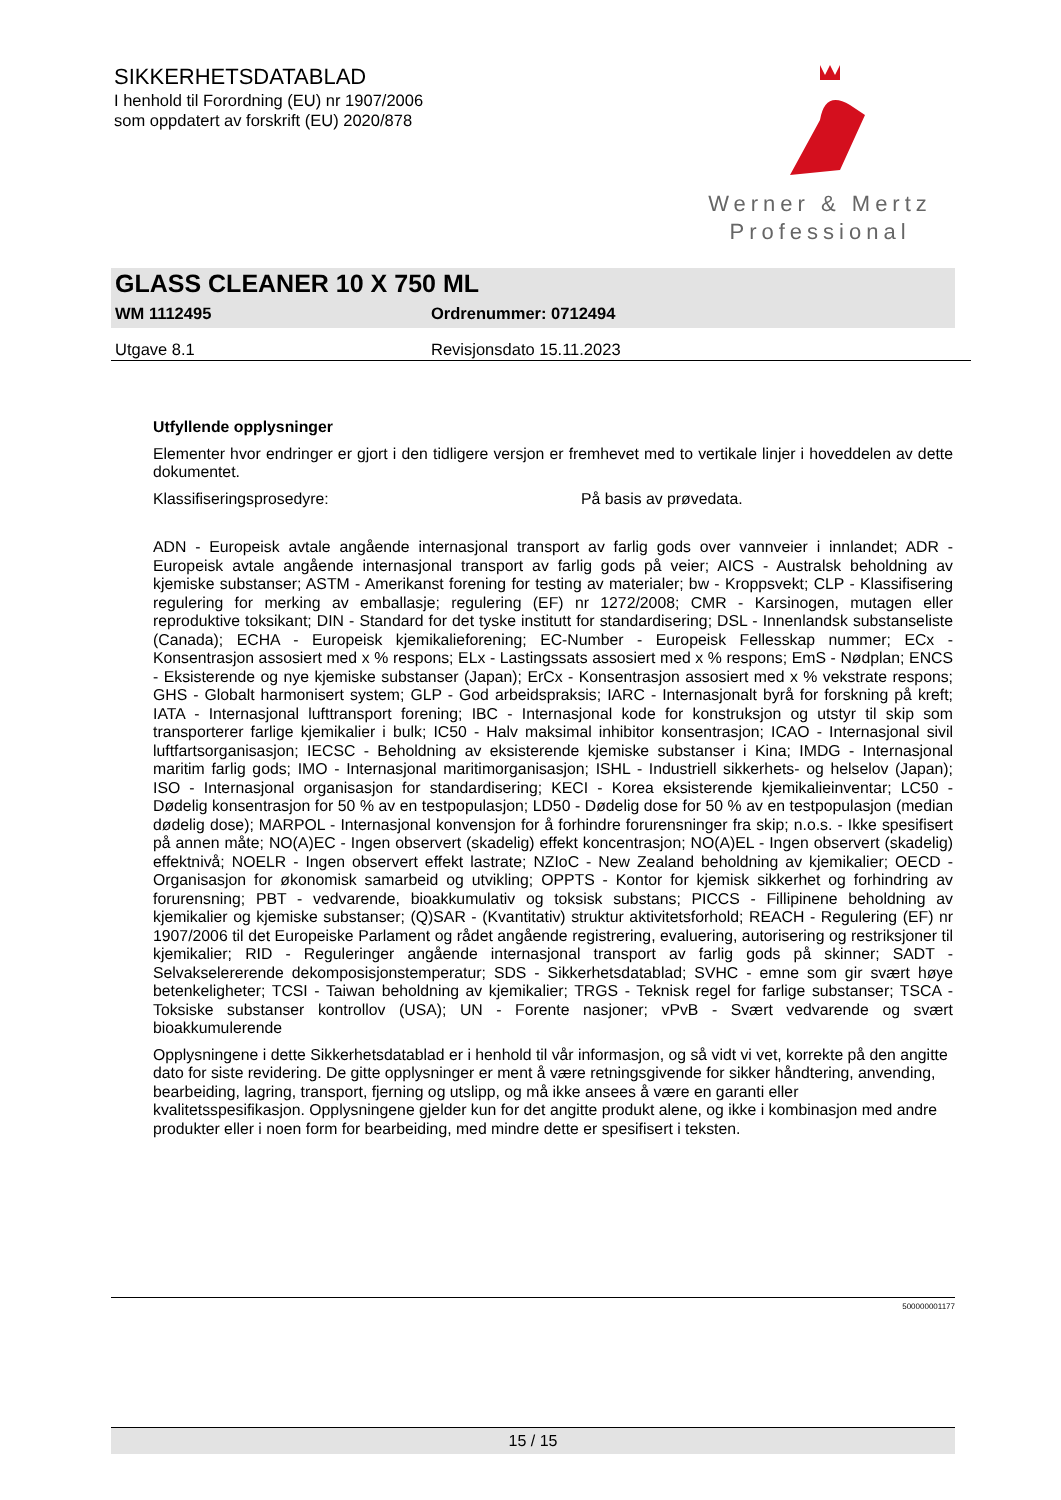SIKKERHETSDATABLAD
I henhold til Forordning (EU) nr 1907/2006
som oppdatert av forskrift (EU) 2020/878
Werner & Mertz
Professional
GLASS CLEANER 10 X 750 ML
WM 1112495 Ordrenummer: 0712494
Utgave 8.1 Revisjonsdato 15.11.2023
Utfyllende opplysninger
Elementer hvor endringer er gjort i den tidligere versjon er fremhevet med to vertikale linjer i hoveddelen av dette dokumentet.
Klassifiseringsprosedyre: På basis av prøvedata.
ADN - Europeisk avtale angående internasjonal transport av farlig gods over vannveier i innlandet; ADR - Europeisk avtale angående internasjonal transport av farlig gods på veier; AICS - Australsk beholdning av kjemiske substanser; ASTM - Amerikanst forening for testing av materialer; bw - Kroppsvekt; CLP - Klassifisering regulering for merking av emballasje; regulering (EF) nr 1272/2008; CMR - Karsinogen, mutagen eller reproduktive toksikant; DIN - Standard for det tyske institutt for standardisering; DSL - Innenlandsk substanseliste (Canada); ECHA - Europeisk kjemikalieforening; EC-Number - Europeisk Fellesskap nummer; ECx - Konsentrasjon assosiert med x % respons; ELx - Lastingssats assosiert med x % respons; EmS - Nødplan; ENCS - Eksisterende og nye kjemiske substanser (Japan); ErCx - Konsentrasjon assosiert med x % vekstrate respons; GHS - Globalt harmonisert system; GLP - God arbeidspraksis; IARC - Internasjonalt byrå for forskning på kreft; IATA - Internasjonal lufttransport forening; IBC - Internasjonal kode for konstruksjon og utstyr til skip som transporterer farlige kjemikalier i bulk; IC50 - Halv maksimal inhibitor konsentrasjon; ICAO - Internasjonal sivil luftfartsorganisasjon; IECSC - Beholdning av eksisterende kjemiske substanser i Kina; IMDG - Internasjonal maritim farlig gods; IMO - Internasjonal maritimorganisasjon; ISHL - Industriell sikkerhets- og helselov (Japan); ISO - Internasjonal organisasjon for standardisering; KECI - Korea eksisterende kjemikalieinventar; LC50 - Dødelig konsentrasjon for 50 % av en testpopulasjon; LD50 - Dødelig dose for 50 % av en testpopulasjon (median dødelig dose); MARPOL - Internasjonal konvensjon for å forhindre forurensninger fra skip; n.o.s. - Ikke spesifisert på annen måte; NO(A)EC - Ingen observert (skadelig) effekt koncentrasjon; NO(A)EL - Ingen observert (skadelig) effektnivå; NOELR - Ingen observert effekt lastrate; NZIoC - New Zealand beholdning av kjemikalier; OECD - Organisasjon for økonomisk samarbeid og utvikling; OPPTS - Kontor for kjemisk sikkerhet og forhindring av forurensning; PBT - vedvarende, bioakkumulativ og toksisk substans; PICCS - Fillipinene beholdning av kjemikalier og kjemiske substanser; (Q)SAR - (Kvantitativ) struktur aktivitetsforhold; REACH - Regulering (EF) nr 1907/2006 til det Europeiske Parlament og rådet angående registrering, evaluering, autorisering og restriksjoner til kjemikalier; RID - Reguleringer angående internasjonal transport av farlig gods på skinner; SADT - Selvakselererende dekomposisjonstemperatur; SDS - Sikkerhetsdatablad; SVHC - emne som gir svært høye betenkeligheter; TCSI - Taiwan beholdning av kjemikalier; TRGS - Teknisk regel for farlige substanser; TSCA - Toksiske substanser kontrollov (USA); UN - Forente nasjoner; vPvB - Svært vedvarende og svært bioakkumulerende
Opplysningene i dette Sikkerhetsdatablad er i henhold til vår informasjon, og så vidt vi vet, korrekte på den angitte dato for siste revidering. De gitte opplysninger er ment å være retningsgivende for sikker håndtering, anvending, bearbeiding, lagring, transport, fjerning og utslipp, og må ikke ansees å være en garanti eller kvalitetsspesifikasjon. Opplysningene gjelder kun for det angitte produkt alene, og ikke i kombinasjon med andre produkter eller i noen form for bearbeiding, med mindre dette er spesifisert i teksten.
500000001177
15 / 15